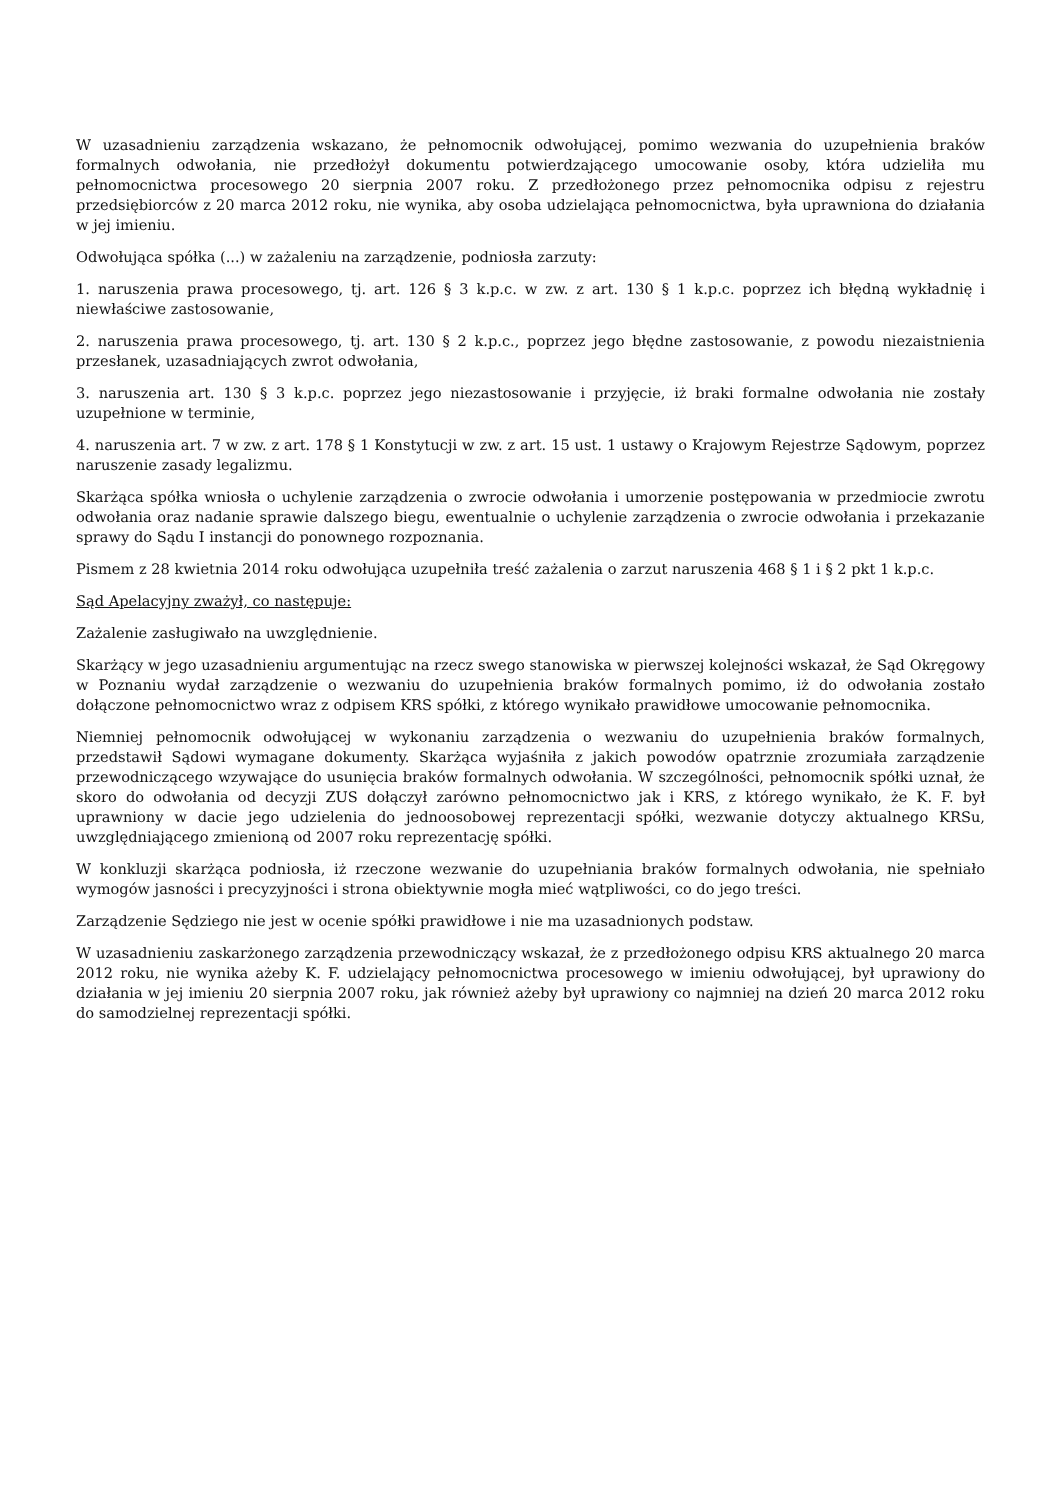W uzasadnieniu zarządzenia wskazano, że pełnomocnik odwołującej, pomimo wezwania do uzupełnienia braków formalnych odwołania, nie przedłożył dokumentu potwierdzającego umocowanie osoby, która udzieliła mu pełnomocnictwa procesowego 20 sierpnia 2007 roku. Z przedłożonego przez pełnomocnika odpisu z rejestru przedsiębiorców z 20 marca 2012 roku, nie wynika, aby osoba udzielająca pełnomocnictwa, była uprawniona do działania w jej imieniu.
Odwołująca spółka (...) w zażaleniu na zarządzenie, podniosła zarzuty:
1. naruszenia prawa procesowego, tj. art. 126 § 3 k.p.c. w zw. z art. 130 § 1 k.p.c. poprzez ich błędną wykładnię i niewłaściwe zastosowanie,
2. naruszenia prawa procesowego, tj. art. 130 § 2 k.p.c., poprzez jego błędne zastosowanie, z powodu niezaistnienia przesłanek, uzasadniających zwrot odwołania,
3. naruszenia art. 130 § 3 k.p.c. poprzez jego niezastosowanie i przyjęcie, iż braki formalne odwołania nie zostały uzupełnione w terminie,
4. naruszenia art. 7 w zw. z art. 178 § 1 Konstytucji w zw. z art. 15 ust. 1 ustawy o Krajowym Rejestrze Sądowym, poprzez naruszenie zasady legalizmu.
Skarżąca spółka wniosła o uchylenie zarządzenia o zwrocie odwołania i umorzenie postępowania w przedmiocie zwrotu odwołania oraz nadanie sprawie dalszego biegu, ewentualnie o uchylenie zarządzenia o zwrocie odwołania i przekazanie sprawy do Sądu I instancji do ponownego rozpoznania.
Pismem z 28 kwietnia 2014 roku odwołująca uzupełniła treść zażalenia o zarzut naruszenia 468 § 1 i § 2 pkt 1 k.p.c.
Sąd Apelacyjny zważył, co następuje:
Zażalenie zasługiwało na uwzględnienie.
Skarżący w jego uzasadnieniu argumentując na rzecz swego stanowiska w pierwszej kolejności wskazał, że Sąd Okręgowy w Poznaniu wydał zarządzenie o wezwaniu do uzupełnienia braków formalnych pomimo, iż do odwołania zostało dołączone pełnomocnictwo wraz z odpisem KRS spółki, z którego wynikało prawidłowe umocowanie pełnomocnika.
Niemniej pełnomocnik odwołującej w wykonaniu zarządzenia o wezwaniu do uzupełnienia braków formalnych, przedstawił Sądowi wymagane dokumenty. Skarżąca wyjaśniła z jakich powodów opatrznie zrozumiała zarządzenie przewodniczącego wzywające do usunięcia braków formalnych odwołania. W szczególności, pełnomocnik spółki uznał, że skoro do odwołania od decyzji ZUS dołączył zarówno pełnomocnictwo jak i KRS, z którego wynikało, że K. F. był uprawniony w dacie jego udzielenia do jednoosobowej reprezentacji spółki, wezwanie dotyczy aktualnego KRSu, uwzględniającego zmienioną od 2007 roku reprezentację spółki.
W konkluzji skarżąca podniosła, iż rzeczone wezwanie do uzupełniania braków formalnych odwołania, nie spełniało wymogów jasności i precyzyjności i strona obiektywnie mogła mieć wątpliwości, co do jego treści.
Zarządzenie Sędziego nie jest w ocenie spółki prawidłowe i nie ma uzasadnionych podstaw.
W uzasadnieniu zaskarżonego zarządzenia przewodniczący wskazał, że z przedłożonego odpisu KRS aktualnego 20 marca 2012 roku, nie wynika ażeby K. F. udzielający pełnomocnictwa procesowego w imieniu odwołującej, był uprawiony do działania w jej imieniu 20 sierpnia 2007 roku, jak również ażeby był uprawiony co najmniej na dzień 20 marca 2012 roku do samodzielnej reprezentacji spółki.